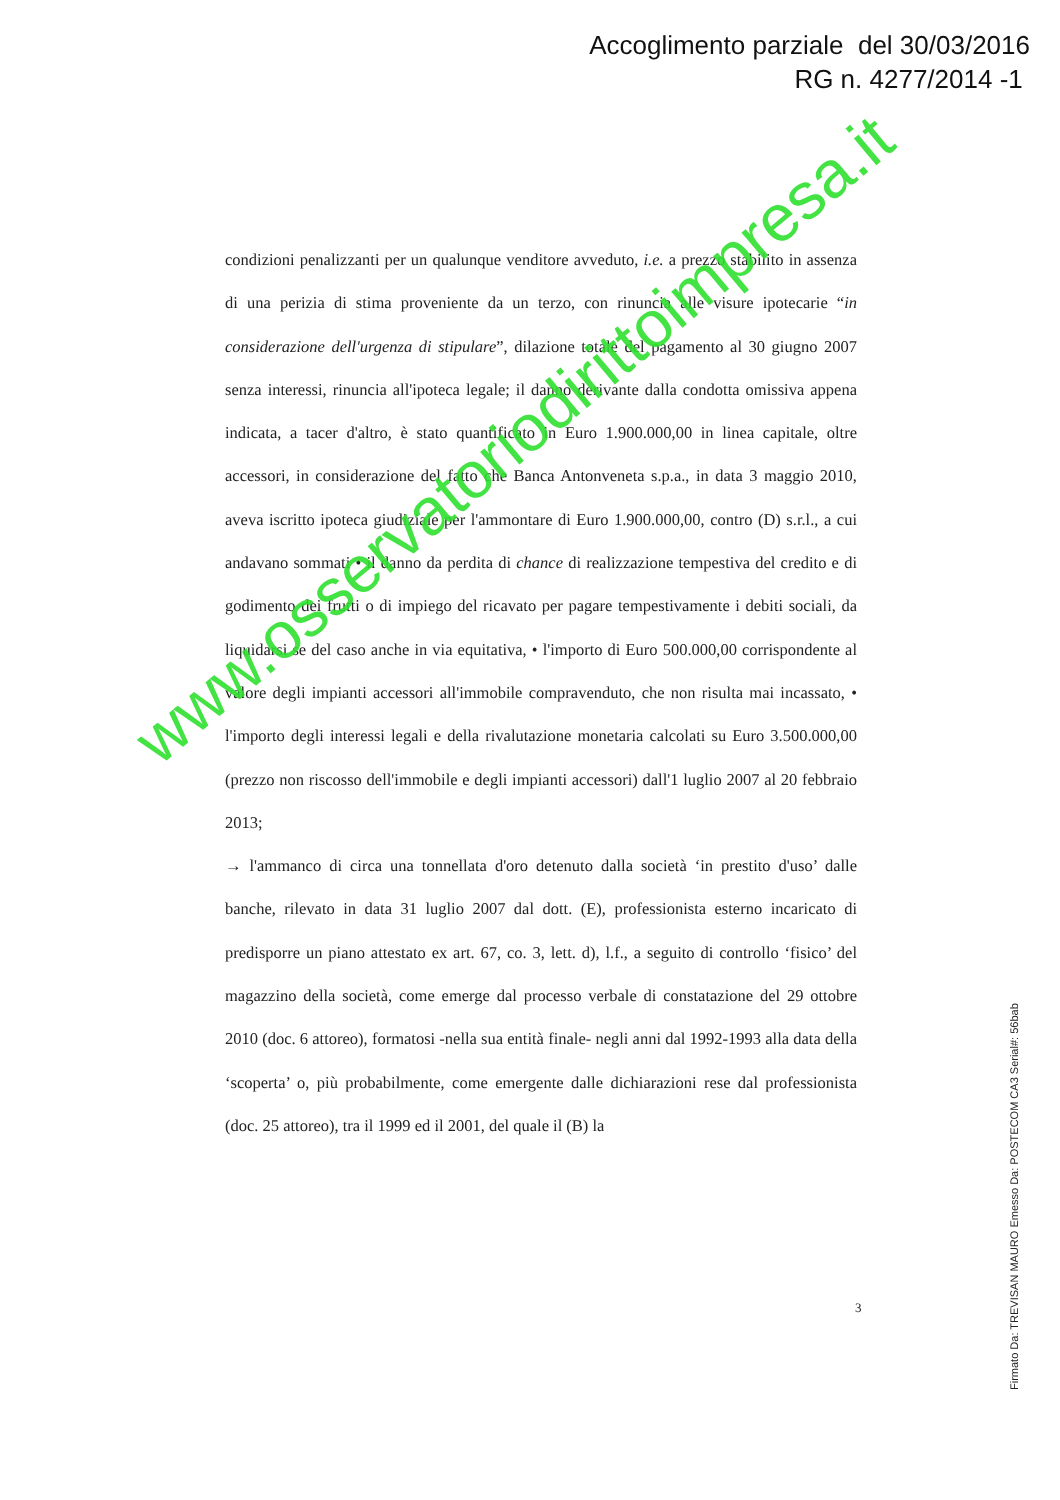Accoglimento parziale del 30/03/2016
RG n. 4277/2014 -1
condizioni penalizzanti per un qualunque venditore avveduto, i.e. a prezzo stabilito in assenza di una perizia di stima proveniente da un terzo, con rinuncia alle visure ipotecarie “in considerazione dell'urgenza di stipulare”, dilazione totale del pagamento al 30 giugno 2007 senza interessi, rinuncia all'ipoteca legale; il danno derivante dalla condotta omissiva appena indicata, a tacer d'altro, è stato quantificato in Euro 1.900.000,00 in linea capitale, oltre accessori, in considerazione del fatto che Banca Antonveneta s.p.a., in data 3 maggio 2010, aveva iscritto ipoteca giudiziale per l'ammontare di Euro 1.900.000,00, contro (D) s.r.l., a cui andavano sommati • il danno da perdita di chance di realizzazione tempestiva del credito e di godimento dei frutti o di impiego del ricavato per pagare tempestivamente i debiti sociali, da liquidarsi se del caso anche in via equitativa, • l'importo di Euro 500.000,00 corrispondente al valore degli impianti accessori all'immobile compravenduto, che non risulta mai incassato, • l'importo degli interessi legali e della rivalutazione monetaria calcolati su Euro 3.500.000,00 (prezzo non riscosso dell'immobile e degli impianti accessori) dall'1 luglio 2007 al 20 febbraio 2013;
→ l'ammanco di circa una tonnellata d'oro detenuto dalla società ‘in prestito d'uso’ dalle banche, rilevato in data 31 luglio 2007 dal dott. (E), professionista esterno incaricato di predisporre un piano attestato ex art. 67, co. 3, lett. d), l.f., a seguito di controllo ‘fisico’ del magazzino della società, come emerge dal processo verbale di constatazione del 29 ottobre 2010 (doc. 6 attoreo), formatosi -nella sua entità finale- negli anni dal 1992-1993 alla data della ‘scoperta’ o, più probabilmente, come emergente dalle dichiarazioni rese dal professionista (doc. 25 attoreo), tra il 1999 ed il 2001, del quale il (B) la
3
www.osservatoriodirittoimpresa.it
Firmato Da: TREVISAN MAURO Emesso Da: POSTECOM CA3 Serial#: 56bab